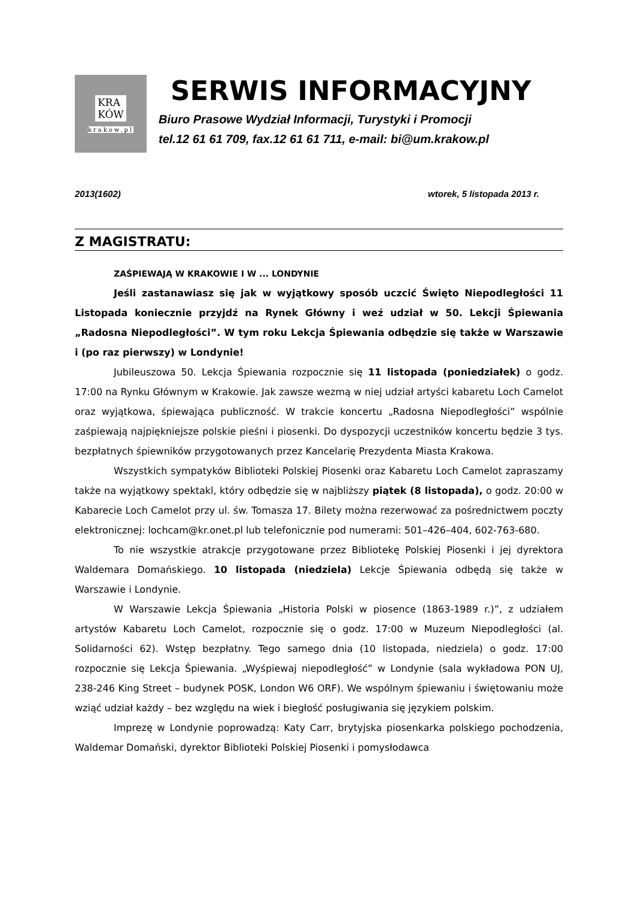KRA
KÓW
krakow.pl
SERWIS INFORMACYJNY
Biuro Prasowe Wydział Informacji, Turystyki i Promocji
tel.12 61 61 709, fax.12 61 61 711, e-mail: bi@um.krakow.pl
2013(1602) wtorek, 5 listopada 2013 r.
Z MAGISTRATU:
ZAŚPIEWAJĄ W KRAKOWIE I W ... LONDYNIE
Jeśli zastanawiasz się jak w wyjątkowy sposób uczcić Święto Niepodległości 11 Listopada koniecznie przyjdź na Rynek Główny i weź udział w 50. Lekcji Śpiewania „Radosna Niepodległości”. W tym roku Lekcja Śpiewania odbędzie się także w Warszawie i (po raz pierwszy) w Londynie!
Jubileuszowa 50. Lekcja Śpiewania rozpocznie się 11 listopada (poniedziałek) o godz. 17:00 na Rynku Głównym w Krakowie. Jak zawsze wezmą w niej udział artyści kabaretu Loch Camelot oraz wyjątkowa, śpiewająca publiczność. W trakcie koncertu „Radosna Niepodległości” wspólnie zaśpiewają najpiękniejsze polskie pieśni i piosenki. Do dyspozycji uczestników koncertu będzie 3 tys. bezpłatnych śpiewników przygotowanych przez Kancelarię Prezydenta Miasta Krakowa.
Wszystkich sympatyków Biblioteki Polskiej Piosenki oraz Kabaretu Loch Camelot zapraszamy także na wyjątkowy spektakl, który odbędzie się w najbliższy piątek (8 listopada), o godz. 20:00 w Kabarecie Loch Camelot przy ul. św. Tomasza 17. Bilety można rezerwować za pośrednictwem poczty elektronicznej: lochcam@kr.onet.pl lub telefonicznie pod numerami: 501–426–404, 602-763-680.
To nie wszystkie atrakcje przygotowane przez Bibliotekę Polskiej Piosenki i jej dyrektora Waldemara Domańskiego. 10 listopada (niedziela) Lekcje Śpiewania odbędą się także w Warszawie i Londynie.
W Warszawie Lekcja Śpiewania „Historia Polski w piosence (1863-1989 r.)”, z udziałem artystów Kabaretu Loch Camelot, rozpocznie się o godz. 17:00 w Muzeum Niepodległości (al. Solidarności 62). Wstęp bezpłatny. Tego samego dnia (10 listopada, niedziela) o godz. 17:00 rozpocznie się Lekcja Śpiewania. „Wyśpiewaj niepodległość” w Londynie (sala wykładowa PON UJ, 238-246 King Street – budynek POSK, London W6 ORF). We wspólnym śpiewaniu i świętowaniu może wziąć udział każdy – bez względu na wiek i biegłość posługiwania się językiem polskim.
Imprezę w Londynie poprowadzą: Katy Carr, brytyjska piosenkarka polskiego pochodzenia, Waldemar Domański, dyrektor Biblioteki Polskiej Piosenki i pomysłodawca